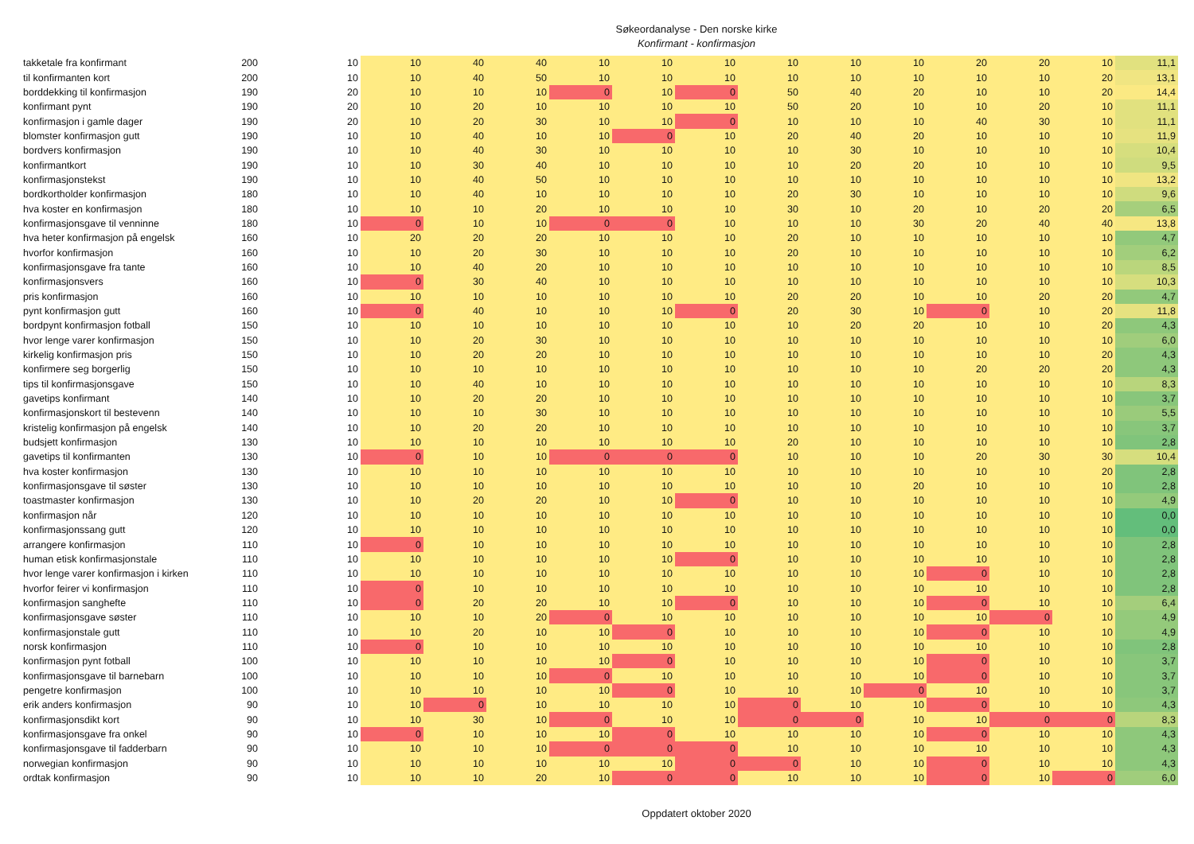Søkeordanalyse - Den norske kirke
Konfirmant - konfirmasjon
| takketale fra konfirmant | 200 | 10 | 10 | 40 | 40 | 10 | 10 | 10 | 10 | 10 | 10 | 20 | 20 | 10 | 11,1 |
| til konfirmanten kort | 200 | 10 | 10 | 40 | 50 | 10 | 10 | 10 | 10 | 10 | 10 | 10 | 10 | 20 | 13,1 |
| borddekking til konfirmasjon | 190 | 20 | 10 | 10 | 10 | 0 | 10 | 0 | 50 | 40 | 20 | 10 | 10 | 20 | 14,4 |
| konfirmant pynt | 190 | 20 | 10 | 20 | 10 | 10 | 10 | 10 | 50 | 20 | 10 | 10 | 20 | 10 | 11,1 |
| konfirmasjon i gamle dager | 190 | 20 | 10 | 20 | 30 | 10 | 10 | 0 | 10 | 10 | 10 | 40 | 30 | 10 | 11,1 |
| blomster konfirmasjon gutt | 190 | 10 | 10 | 40 | 10 | 10 | 0 | 10 | 20 | 40 | 20 | 10 | 10 | 10 | 11,9 |
| bordvers konfirmasjon | 190 | 10 | 10 | 40 | 30 | 10 | 10 | 10 | 10 | 30 | 10 | 10 | 10 | 10 | 10,4 |
| konfirmantkort | 190 | 10 | 10 | 30 | 40 | 10 | 10 | 10 | 10 | 20 | 20 | 10 | 10 | 10 | 9,5 |
| konfirmasjonstekst | 190 | 10 | 10 | 40 | 50 | 10 | 10 | 10 | 10 | 10 | 10 | 10 | 10 | 10 | 13,2 |
| bordkortholder konfirmasjon | 180 | 10 | 10 | 40 | 10 | 10 | 10 | 10 | 20 | 30 | 10 | 10 | 10 | 10 | 9,6 |
| hva koster en konfirmasjon | 180 | 10 | 10 | 10 | 20 | 10 | 10 | 10 | 30 | 10 | 20 | 10 | 20 | 20 | 6,5 |
| konfirmasjonsgave til venninne | 180 | 10 | 0 | 10 | 10 | 0 | 0 | 10 | 10 | 10 | 30 | 20 | 40 | 40 | 13,8 |
| hva heter konfirmasjon på engelsk | 160 | 10 | 20 | 20 | 20 | 10 | 10 | 10 | 20 | 10 | 10 | 10 | 10 | 10 | 4,7 |
| hvorfor konfirmasjon | 160 | 10 | 10 | 20 | 30 | 10 | 10 | 10 | 20 | 10 | 10 | 10 | 10 | 10 | 6,2 |
| konfirmasjonsgave fra tante | 160 | 10 | 10 | 40 | 20 | 10 | 10 | 10 | 10 | 10 | 10 | 10 | 10 | 10 | 8,5 |
| konfirmasjonsvers | 160 | 10 | 0 | 30 | 40 | 10 | 10 | 10 | 10 | 10 | 10 | 10 | 10 | 10 | 10,3 |
| pris konfirmasjon | 160 | 10 | 10 | 10 | 10 | 10 | 10 | 10 | 20 | 20 | 10 | 10 | 20 | 20 | 4,7 |
| pynt konfirmasjon gutt | 160 | 10 | 0 | 40 | 10 | 10 | 10 | 0 | 20 | 30 | 10 | 0 | 10 | 20 | 11,8 |
| bordpynt konfirmasjon fotball | 150 | 10 | 10 | 10 | 10 | 10 | 10 | 10 | 10 | 20 | 20 | 10 | 10 | 20 | 4,3 |
| hvor lenge varer konfirmasjon | 150 | 10 | 10 | 20 | 30 | 10 | 10 | 10 | 10 | 10 | 10 | 10 | 10 | 10 | 6,0 |
| kirkelig konfirmasjon pris | 150 | 10 | 10 | 20 | 20 | 10 | 10 | 10 | 10 | 10 | 10 | 10 | 10 | 20 | 4,3 |
| konfirmere seg borgerlig | 150 | 10 | 10 | 10 | 10 | 10 | 10 | 10 | 10 | 10 | 10 | 20 | 20 | 20 | 4,3 |
| tips til konfirmasjonsgave | 150 | 10 | 10 | 40 | 10 | 10 | 10 | 10 | 10 | 10 | 10 | 10 | 10 | 10 | 8,3 |
| gavetips konfirmant | 140 | 10 | 10 | 20 | 20 | 10 | 10 | 10 | 10 | 10 | 10 | 10 | 10 | 10 | 3,7 |
| konfirmasjonskort til bestevenn | 140 | 10 | 10 | 10 | 30 | 10 | 10 | 10 | 10 | 10 | 10 | 10 | 10 | 10 | 5,5 |
| kristelig konfirmasjon på engelsk | 140 | 10 | 10 | 20 | 20 | 10 | 10 | 10 | 10 | 10 | 10 | 10 | 10 | 10 | 3,7 |
| budsjett konfirmasjon | 130 | 10 | 10 | 10 | 10 | 10 | 10 | 10 | 20 | 10 | 10 | 10 | 10 | 10 | 2,8 |
| gavetips til konfirmanten | 130 | 10 | 0 | 10 | 10 | 0 | 0 | 0 | 10 | 10 | 10 | 20 | 30 | 30 | 10,4 |
| hva koster konfirmasjon | 130 | 10 | 10 | 10 | 10 | 10 | 10 | 10 | 10 | 10 | 10 | 10 | 10 | 20 | 2,8 |
| konfirmasjonsgave til søster | 130 | 10 | 10 | 10 | 10 | 10 | 10 | 10 | 10 | 10 | 20 | 10 | 10 | 10 | 2,8 |
| toastmaster konfirmasjon | 130 | 10 | 10 | 20 | 20 | 10 | 10 | 0 | 10 | 10 | 10 | 10 | 10 | 10 | 4,9 |
| konfirmasjon når | 120 | 10 | 10 | 10 | 10 | 10 | 10 | 10 | 10 | 10 | 10 | 10 | 10 | 10 | 0,0 |
| konfirmasjonssang gutt | 120 | 10 | 10 | 10 | 10 | 10 | 10 | 10 | 10 | 10 | 10 | 10 | 10 | 10 | 0,0 |
| arrangere konfirmasjon | 110 | 10 | 0 | 10 | 10 | 10 | 10 | 10 | 10 | 10 | 10 | 10 | 10 | 10 | 2,8 |
| human etisk konfirmasjonstale | 110 | 10 | 10 | 10 | 10 | 10 | 10 | 0 | 10 | 10 | 10 | 10 | 10 | 10 | 2,8 |
| hvor lenge varer konfirmasjon i kirken | 110 | 10 | 10 | 10 | 10 | 10 | 10 | 10 | 10 | 10 | 10 | 0 | 10 | 10 | 2,8 |
| hvorfor feirer vi konfirmasjon | 110 | 10 | 0 | 10 | 10 | 10 | 10 | 10 | 10 | 10 | 10 | 10 | 10 | 10 | 2,8 |
| konfirmasjon sanghefte | 110 | 10 | 0 | 20 | 20 | 10 | 10 | 0 | 10 | 10 | 10 | 0 | 10 | 10 | 6,4 |
| konfirmasjonsgave søster | 110 | 10 | 10 | 10 | 20 | 0 | 10 | 10 | 10 | 10 | 10 | 10 | 0 | 10 | 4,9 |
| konfirmasjonstale gutt | 110 | 10 | 10 | 20 | 10 | 10 | 0 | 10 | 10 | 10 | 10 | 0 | 10 | 10 | 4,9 |
| norsk konfirmasjon | 110 | 10 | 0 | 10 | 10 | 10 | 10 | 10 | 10 | 10 | 10 | 10 | 10 | 10 | 2,8 |
| konfirmasjon pynt fotball | 100 | 10 | 10 | 10 | 10 | 10 | 0 | 10 | 10 | 10 | 10 | 0 | 10 | 10 | 3,7 |
| konfirmasjonsgave til barnebarn | 100 | 10 | 10 | 10 | 10 | 0 | 10 | 10 | 10 | 10 | 10 | 0 | 10 | 10 | 3,7 |
| pengetre konfirmasjon | 100 | 10 | 10 | 10 | 10 | 10 | 0 | 10 | 10 | 10 | 0 | 10 | 10 | 10 | 3,7 |
| erik anders konfirmasjon | 90 | 10 | 10 | 0 | 10 | 10 | 10 | 10 | 0 | 10 | 10 | 0 | 10 | 10 | 4,3 |
| konfirmasjonsdikt kort | 90 | 10 | 10 | 30 | 10 | 0 | 10 | 10 | 0 | 0 | 10 | 10 | 0 | 0 | 8,3 |
| konfirmasjonsgave fra onkel | 90 | 10 | 0 | 10 | 10 | 10 | 0 | 10 | 10 | 10 | 10 | 0 | 10 | 10 | 4,3 |
| konfirmasjonsgave til fadderbarn | 90 | 10 | 10 | 10 | 10 | 0 | 0 | 0 | 10 | 10 | 10 | 10 | 10 | 10 | 4,3 |
| norwegian konfirmasjon | 90 | 10 | 10 | 10 | 10 | 10 | 10 | 0 | 0 | 10 | 10 | 0 | 10 | 10 | 4,3 |
| ordtak konfirmasjon | 90 | 10 | 10 | 10 | 20 | 10 | 0 | 0 | 10 | 10 | 10 | 0 | 10 | 0 | 6,0 |
Oppdatert oktober 2020